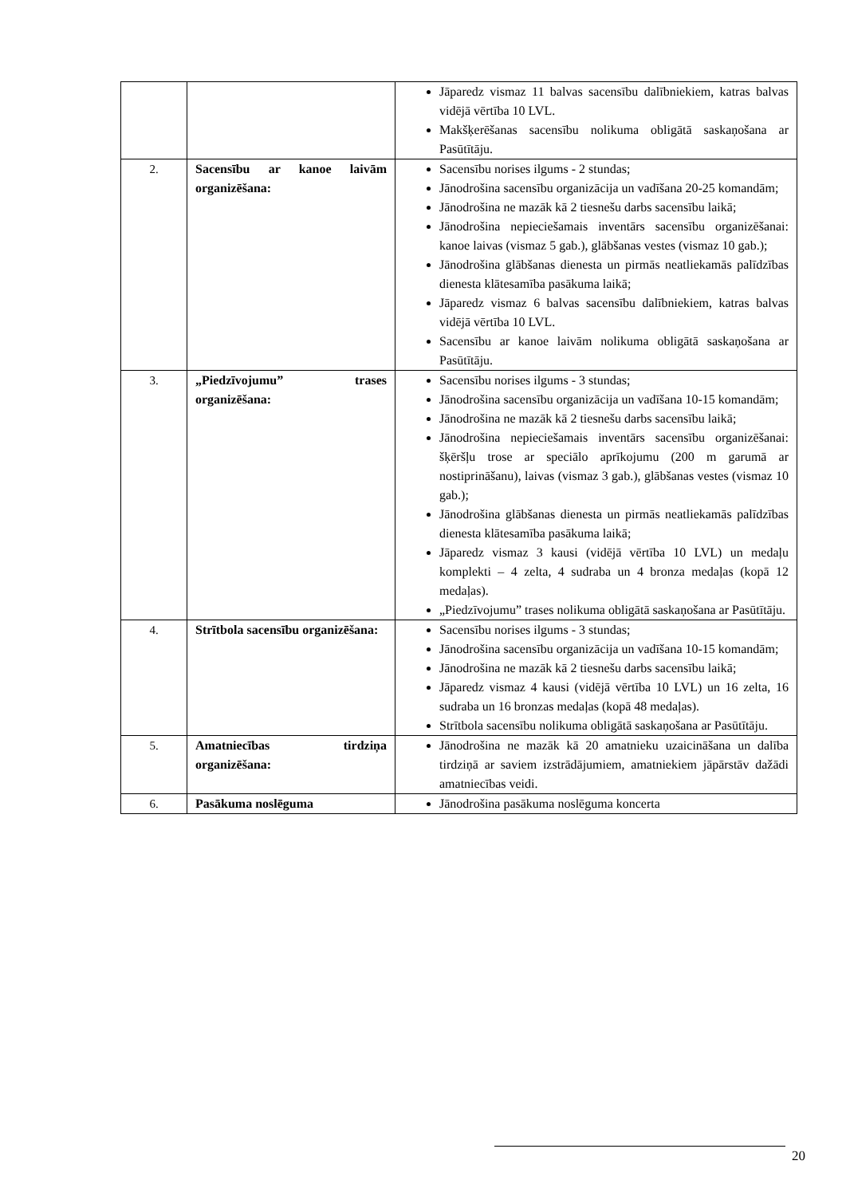| | | Jāparedz vismaz 11 balvas sacensību dalībniekiem, katras balvas vidējā vērtība 10 LVL. Makšķerēšanas sacensību nolikuma obligātā saskaņošana ar Pasūtītāju. |
| 2. | Sacensību ar kanoe laivām organizēšana: | Sacensību norises ilgums - 2 stundas; Jānodrošina sacensību organizācija un vadīšana 20-25 komandām; Jānodrošina ne mazāk kā 2 tiesnešu darbs sacensību laikā; Jānodrošina nepieciešamais inventārs sacensību organizēšanai: kanoe laivas (vismaz 5 gab.), glābšanas vestes (vismaz 10 gab.); Jānodrošina glābšanas dienesta un pirmās neatliekamās palīdzības dienesta klātesamība pasākuma laikā; Jāparedz vismaz 6 balvas sacensību dalībniekiem, katras balvas vidējā vērtība 10 LVL. Sacensību ar kanoe laivām nolikuma obligātā saskaņošana ar Pasūtītāju. |
| 3. | „Piedzīvojumu” trases organizēšana: | Sacensību norises ilgums - 3 stundas; Jānodrošina sacensību organizācija un vadīšana 10-15 komandām; Jānodrošina ne mazāk kā 2 tiesnešu darbs sacensību laikā; Jānodrošina nepieciešamais inventārs sacensību organizēšanai: šķēršļu trose ar speciālo aprīkojumu (200 m garumā ar nostiprināšanu), laivas (vismaz 3 gab.), glābšanas vestes (vismaz 10 gab.); Jānodrošina glābšanas dienesta un pirmās neatliekamās palīdzības dienesta klātesamība pasākuma laikā; Jāparedz vismaz 3 kausi (vidējā vērtība 10 LVL) un medaļu komplekti – 4 zelta, 4 sudraba un 4 bronza medaļas (kopā 12 medaļas). „Piedzīvojumu” trases nolikuma obligātā saskaņošana ar Pasūtītāju. |
| 4. | Strītbola sacensību organizēšana: | Sacensību norises ilgums - 3 stundas; Jānodrošina sacensību organizācija un vadīšana 10-15 komandām; Jānodrošina ne mazāk kā 2 tiesnešu darbs sacensību laikā; Jāparedz vismaz 4 kausi (vidējā vērtība 10 LVL) un 16 zelta, 16 sudraba un 16 bronzas medaļas (kopā 48 medaļas). Strītbola sacensību nolikuma obligātā saskaņošana ar Pasūtītāju. |
| 5. | Amatniecības tirdziņa organizēšana: | Jānodrošina ne mazāk kā 20 amatnieku uzaicināšana un dalība tirdziņā ar saviem izstrādājumiem, amatniekiem jāpārstāv dažādi amatniecības veidi. |
| 6. | Pasākuma noslēguma | Jānodrošina pasākuma noslēguma koncerta |
20